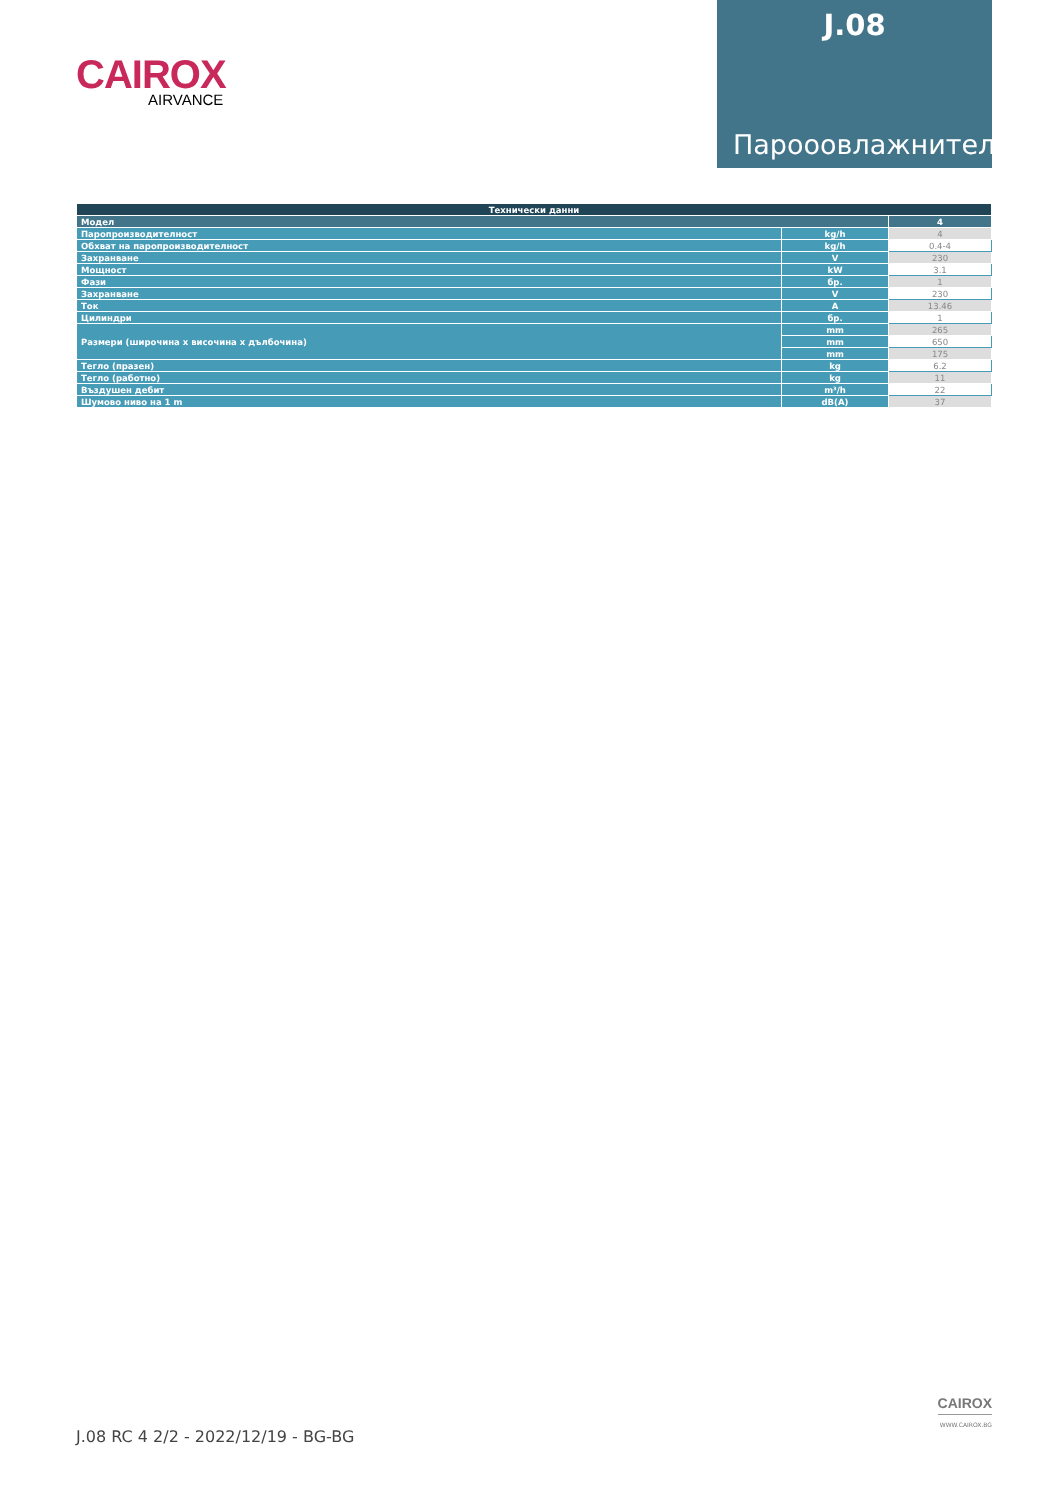CAIROX
AIRVANCE
J.08
Парооовлажнители
| Технически данни | | |
| --- | --- | --- |
| Модел | | 4 |
| Паропроизводителност | kg/h | 4 |
| Обхват на паропроизводителност | kg/h | 0.4-4 |
| Захранване | V | 230 |
| Мощност | kW | 3.1 |
| Фази | бр. | 1 |
| Захранване | V | 230 |
| Ток | A | 13.46 |
| Цилиндри | бр. | 1 |
| Размери (широчина x височина x дълбочина) | mm | 265 |
| | mm | 650 |
| | mm | 175 |
| Тегло (празен) | kg | 6.2 |
| Тегло (работно) | kg | 11 |
| Въздушен дебит | m³/h | 22 |
| Шумово ниво на 1 m | dB(A) | 37 |
J.08 RC 4 2/2 - 2022/12/19 - BG-BG
CAIROX
WWW.CAIROX.BG